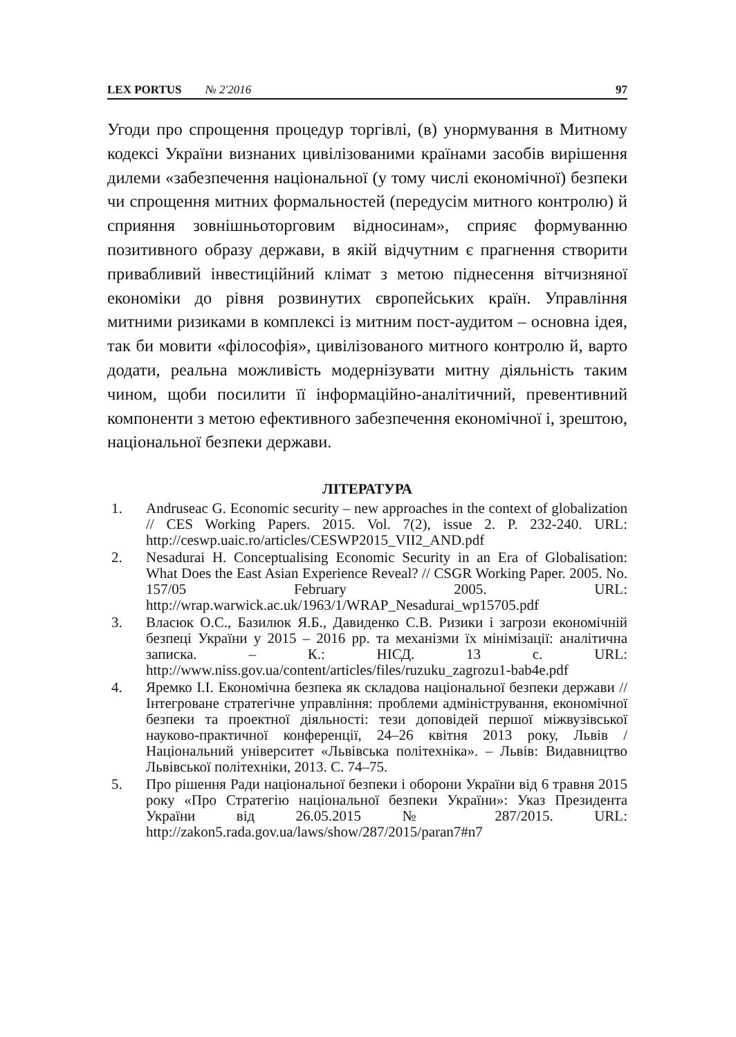LEX PORTUS № 2'2016 97
Угоди про спрощення процедур торгівлі, (в) унормування в Митному кодексі України визнаних цивілізованими країнами засобів вирішення дилеми «забезпечення національної (у тому числі економічної) безпеки чи спрощення митних формальностей (передусім митного контролю) й сприяння зовнішньоторговим відносинам», сприяє формуванню позитивного образу держави, в якій відчутним є прагнення створити привабливий інвестиційний клімат з метою піднесення вітчизняної економіки до рівня розвинутих європейських країн. Управління митними ризиками в комплексі із митним пост-аудитом – основна ідея, так би мовити «філософія», цивілізованого митного контролю й, варто додати, реальна можливість модернізувати митну діяльність таким чином, щоби посилити її інформаційно-аналітичний, превентивний компоненти з метою ефективного забезпечення економічної і, зрештою, національної безпеки держави.
ЛІТЕРАТУРА
1. Andruseac G. Economic security – new approaches in the context of globalization // CES Working Papers. 2015. Vol. 7(2), issue 2. P. 232-240. URL: http://ceswp.uaic.ro/articles/CESWP2015_VII2_AND.pdf
2. Nesadurai H. Conceptualising Economic Security in an Era of Globalisation: What Does the East Asian Experience Reveal? // CSGR Working Paper. 2005. No. 157/05 February 2005. URL: http://wrap.warwick.ac.uk/1963/1/WRAP_Nesadurai_wp15705.pdf
3. Власюк О.С., Базилюк Я.Б., Давиденко С.В. Ризики і загрози економічній безпеці України у 2015 – 2016 рр. та механізми їх мінімізації: аналітична записка. – К.: НІСД. 13 с. URL: http://www.niss.gov.ua/content/articles/files/ruzuku_zagrozu1-bab4e.pdf
4. Яремко І.І. Економічна безпека як складова національної безпеки держави // Інтегроване стратегічне управління: проблеми адміністрування, економічної безпеки та проектної діяльності: тези доповідей першої міжвузівської науково-практичної конференції, 24–26 квітня 2013 року, Львів / Національний університет «Львівська політехніка». – Львів: Видавництво Львівської політехніки, 2013. С. 74–75.
5. Про рішення Ради національної безпеки і оборони України від 6 травня 2015 року «Про Стратегію національної безпеки України»: Указ Президента України від 26.05.2015 № 287/2015. URL: http://zakon5.rada.gov.ua/laws/show/287/2015/paran7#n7